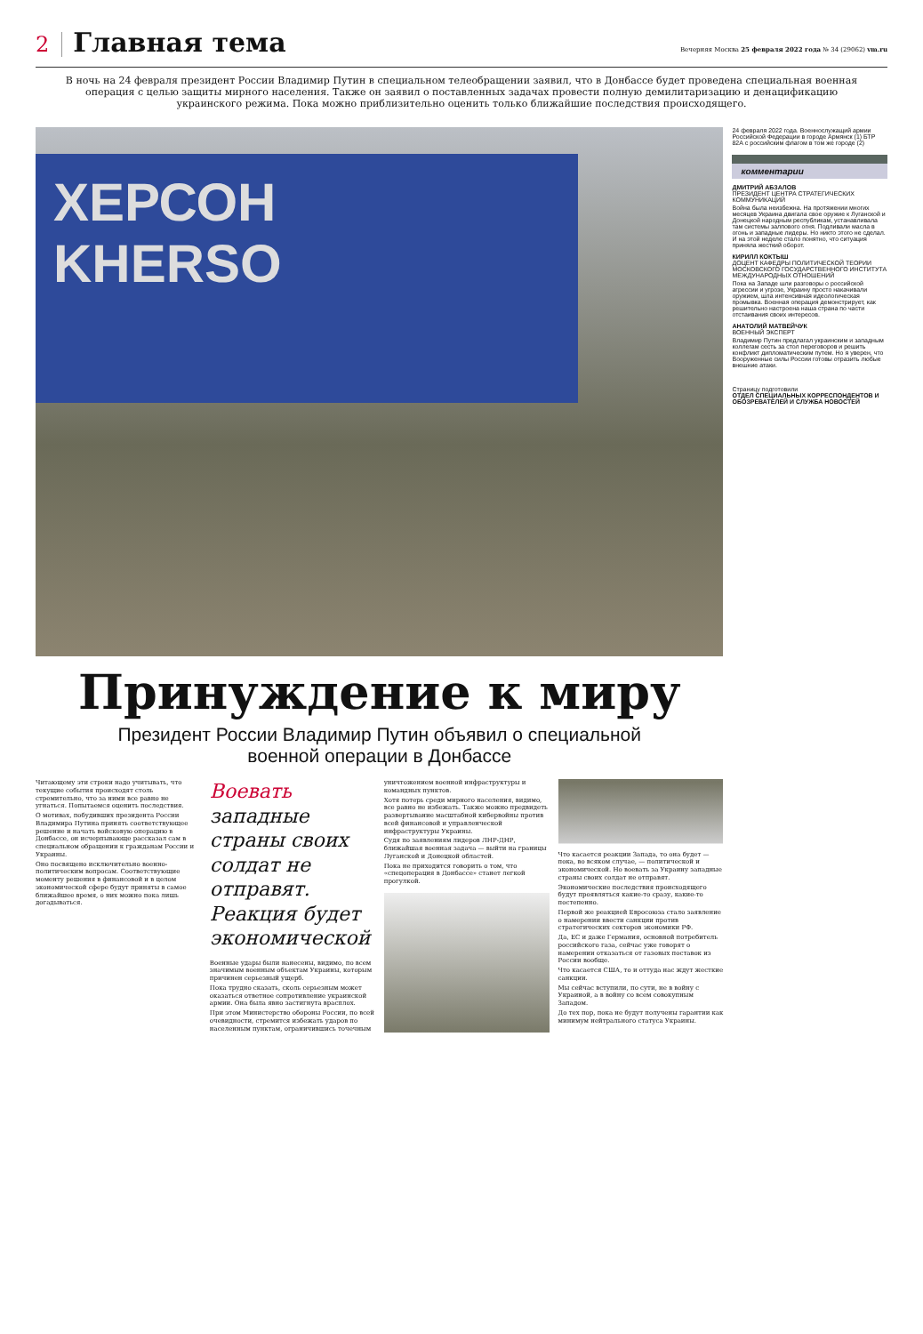2 Главная тема Вечерняя Москва 25 февраля 2022 года № 34 (29062) vm.ru
В ночь на 24 февраля президент России Владимир Путин в специальном телеобращении заявил, что в Донбассе будет проведена специальная военная операция с целью защиты мирного населения. Также он заявил о поставленных задачах провести полную демилитаризацию и денацификацию украинского режима. Пока можно приблизительно оценить только ближайшие последствия происходящего.
ХЕРСОН
KHERSO
Принуждение к миру
Президент России Владимир Путин объявил о специальной военной операции в Донбассе
Читающему эти строки надо учитывать, что текущие события происходят столь стремительно, что за ними все равно не угнаться. Попытаемся оценить последствия.
О мотивах, побудивших президента России Владимира Путина принять соответствующее решение и начать войсковую операцию в Донбассе, он исчерпывающе рассказал сам в специальном обращении к гражданам России и Украины.
Оно посвящено исключительно военно-политическим вопросам. Соответствующие моменту решения в финансовой и в целом экономической сфере будут приняты в самое ближайшее время, о них можно пока лишь догадываться.
Воевать западные страны своих солдат не отправят. Реакция будет экономической
Военные удары были нанесены, видимо, по всем значимым военным объектам Украины, которым причинен серьезный ущерб.
Пока трудно сказать, сколь серьезным может оказаться ответное сопротивление украинской армии. Она была явно застигнута врасплох.
При этом Министерство обороны России, по всей очевидности, стремится избежать ударов по населенным пунктам, ограничившись точечным уничтожением военной инфраструктуры и командных пунктов.
Хотя потерь среди мирного населения, видимо, все равно не избежать. Также можно предвидеть развертывание масштабной кибервойны против всей финансовой и управленческой инфраструктуры Украины.
Судя по заявлениям лидеров ЛНР-ДНР, ближайшая военная задача — выйти на границы Луганской и Донецкой областей.
Пока не приходится говорить о том, что «спецоперация в Донбассе» станет легкой прогулкой.
Что касается реакции Запада, то она будет — пока, во всяком случае, — политической и экономической. Но воевать за Украину западные страны своих солдат не отправят.
Экономические последствия происходящего будут проявляться какие-то сразу, какие-то постепенно.
Первой же реакцией Евросоюза стало заявление о намерении ввести санкции против стратегических секторов экономики РФ.
Да, ЕС и даже Германия, основной потребитель российского газа, сейчас уже говорят о намерении отказаться от газовых поставок из России вообще.
Что касается США, то и оттуда нас ждут жесткие санкции.
Мы сейчас вступили, по сути, не в войну с Украиной, а в войну со всем совокупным Западом.
До тех пор, пока не будут получены гарантии как минимум нейтрального статуса Украины.
24 февраля 2022 года. Военнослужащий армии Российской Федерации в городе Армянск (1) БТР 82А с российским флагом в том же городе (2)
комментарии
ДМИТРИЙ АБЗАЛОВ
ПРЕЗИДЕНТ ЦЕНТРА СТРАТЕГИЧЕСКИХ КОММУНИКАЦИЙ
Война была неизбежна. На протяжении многих месяцев Украина двигала свое оружие к Луганской и Донецкой народным республикам, устанавливала там системы залпового огня. Подливали масла в огонь и западные лидеры. Но никто этого не сделал. И на этой неделе стало понятно, что ситуация приняла жесткий оборот.
КИРИЛЛ КОКТЫШ
ДОЦЕНТ КАФЕДРЫ ПОЛИТИЧЕСКОЙ ТЕОРИИ МОСКОВСКОГО ГОСУДАРСТВЕННОГО ИНСТИТУТА МЕЖДУНАРОДНЫХ ОТНОШЕНИЙ
Пока на Западе шли разговоры о российской агрессии и угрозе, Украину просто накачивали оружием, шла интенсивная идеологическая промывка. Военная операция демонстрирует, как решительно настроена наша страна по части отстаивания своих интересов.
АНАТОЛИЙ МАТВЕЙЧУК
ВОЕННЫЙ ЭКСПЕРТ
Владимир Путин предлагал украинским и западным коллегам сесть за стол переговоров и решить конфликт дипломатическим путем. Но я уверен, что Вооруженные силы России готовы отразить любые внешние атаки.
Страницу подготовили
ОТДЕЛ СПЕЦИАЛЬНЫХ КОРРЕСПОНДЕНТОВ И ОБОЗРЕВАТЕЛЕЙ И СЛУЖБА НОВОСТЕЙ